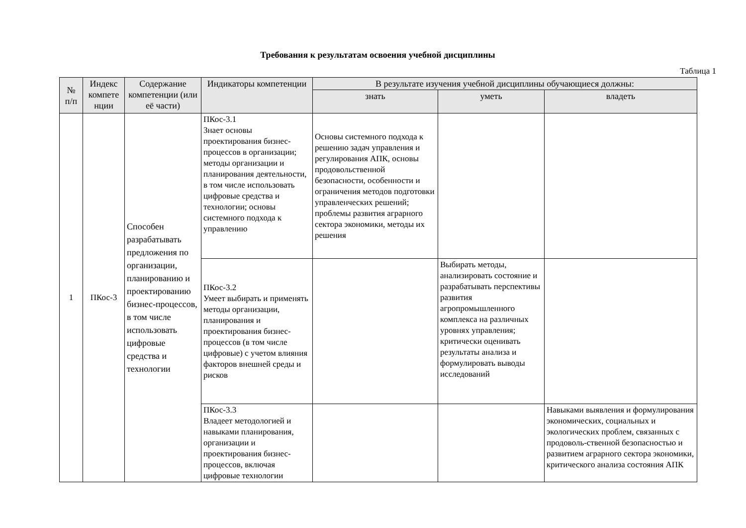Требования к результатам освоения учебной дисциплины
Таблица 1
| № п/п | Индекс компете нции | Содержание компетенции (или её части) | Индикаторы компетенции | В результате изучения учебной дисциплины обучающиеся должны: | | |
| --- | --- | --- | --- | --- | --- | --- |
| | | | | знать | уметь | владеть |
| 1 | ПКос-3 | Способен разрабатывать предложения по организации, планированию и проектированию бизнес-процессов, в том числе использовать цифровые средства и технологии | ПКос-3.1 Знает основы проектирования бизнес-процессов в организации; методы организации и планирования деятельности, в том числе использовать цифровые средства и технологии; основы системного подхода к управлению | Основы системного подхода к решению задач управления и регулирования АПК, основы продовольственной безопасности, особенности и ограничения методов подготовки управленческих решений; проблемы развития аграрного сектора экономики, методы их решения | | |
| | | | ПКос-3.2 Умеет выбирать и применять методы организации, планирования и проектирования бизнес-процессов (в том числе цифровые) с учетом влияния факторов внешней среды и рисков | | Выбирать методы, анализировать состояние и разрабатывать перспективы развития агропромышленного комплекса на различных уровнях управления; критически оценивать результаты анализа и формулировать выводы исследований | |
| | | | ПКос-3.3 Владеет методологией и навыками планирования, организации и проектирования бизнес-процессов, включая цифровые технологии | | | Навыками выявления и формулирования экономических, социальных и экологических проблем, связанных с продоволь-ственной безопасностью и развитием аграрного сектора экономики, критического анализа состояния АПК |